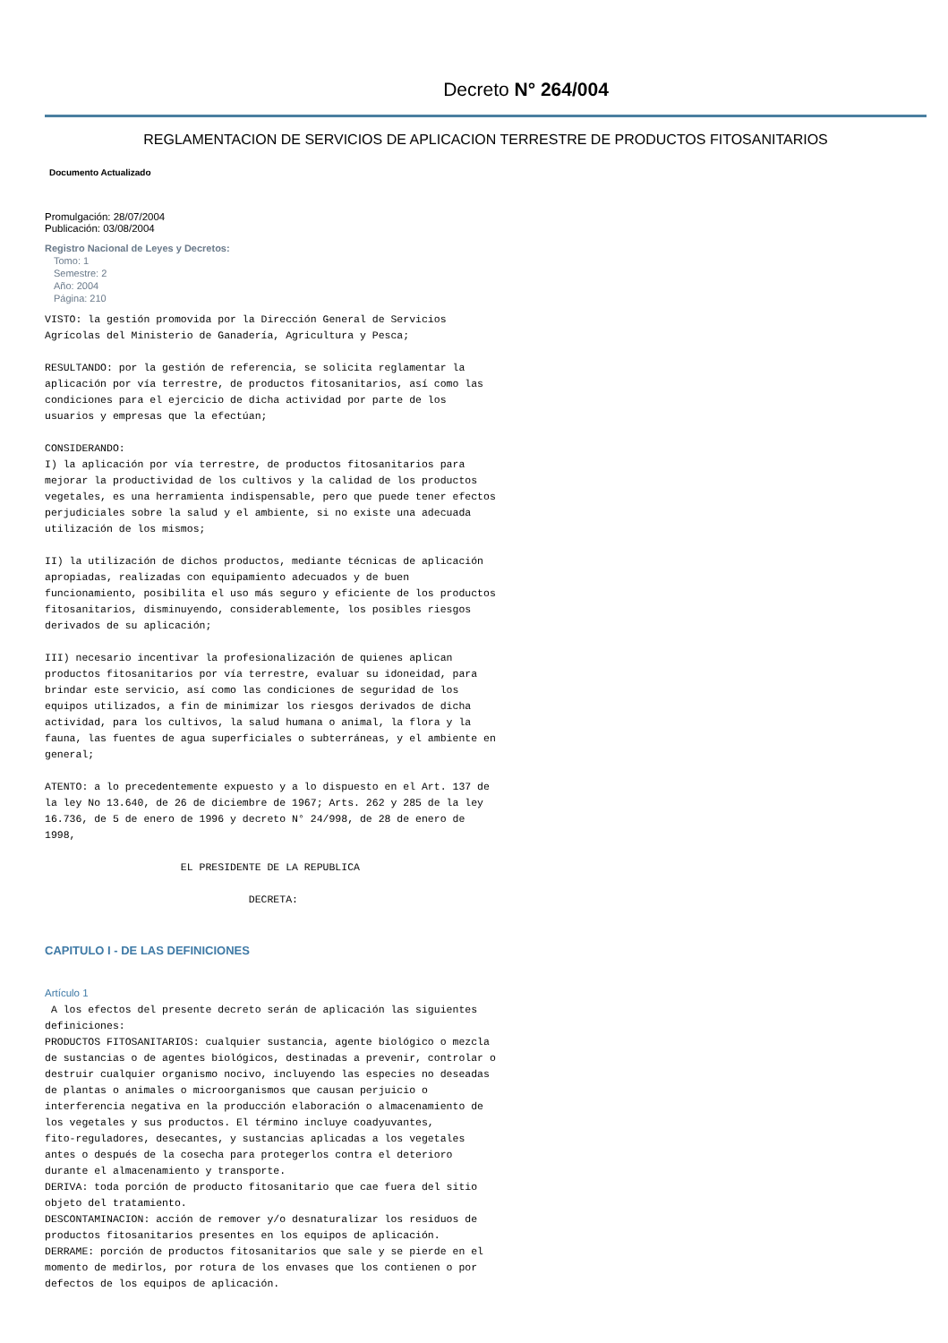Decreto N° 264/004
REGLAMENTACION DE SERVICIOS DE APLICACION TERRESTRE DE PRODUCTOS FITOSANITARIOS
Documento Actualizado
Promulgación: 28/07/2004
Publicación: 03/08/2004
Registro Nacional de Leyes y Decretos:
Tomo: 1
Semestre: 2
Año: 2004
Página: 210
VISTO: la gestión promovida por la Dirección General de Servicios
Agrícolas del Ministerio de Ganadería, Agricultura y Pesca;

RESULTANDO: por la gestión de referencia, se solicita reglamentar la
aplicación por vía terrestre, de productos fitosanitarios, así como las
condiciones para el ejercicio de dicha actividad por parte de los
usuarios y empresas que la efectúan;

CONSIDERANDO:
I) la aplicación por vía terrestre, de productos fitosanitarios para
mejorar la productividad de los cultivos y la calidad de los productos
vegetales, es una herramienta indispensable, pero que puede tener efectos
perjudiciales sobre la salud y el ambiente, si no existe una adecuada
utilización de los mismos;

II) la utilización de dichos productos, mediante técnicas de aplicación
apropiadas, realizadas con equipamiento adecuados y de buen
funcionamiento, posibilita el uso más seguro y eficiente de los productos
fitosanitarios, disminuyendo, considerablemente, los posibles riesgos
derivados de su aplicación;

III) necesario incentivar la profesionalización de quienes aplican
productos fitosanitarios por vía terrestre, evaluar su idoneidad, para
brindar este servicio, así como las condiciones de seguridad de los
equipos utilizados, a fin de minimizar los riesgos derivados de dicha
actividad, para los cultivos, la salud humana o animal, la flora y la
fauna, las fuentes de agua superficiales o subterráneas, y el ambiente en
general;

ATENTO: a lo precedentemente expuesto y a lo dispuesto en el Art. 137 de
la ley No 13.640, de 26 de diciembre de 1967; Arts. 262 y 285 de la ley
16.736, de 5 de enero de 1996 y decreto N° 24/998, de 28 de enero de
1998,

                      EL PRESIDENTE DE LA REPUBLICA

                                 DECRETA:
CAPITULO I - DE LAS DEFINICIONES
Artículo 1
 A los efectos del presente decreto serán de aplicación las siguientes
definiciones:
PRODUCTOS FITOSANITARIOS: cualquier sustancia, agente biológico o mezcla
de sustancias o de agentes biológicos, destinadas a prevenir, controlar o
destruir cualquier organismo nocivo, incluyendo las especies no deseadas
de plantas o animales o microorganismos que causan perjuicio o
interferencia negativa en la producción elaboración o almacenamiento de
los vegetales y sus productos. El término incluye coadyuvantes,
fito-reguladores, desecantes, y sustancias aplicadas a los vegetales
antes o después de la cosecha para protegerlos contra el deterioro
durante el almacenamiento y transporte.
DERIVA: toda porción de producto fitosanitario que cae fuera del sitio
objeto del tratamiento.
DESCONTAMINACION: acción de remover y/o desnaturalizar los residuos de
productos fitosanitarios presentes en los equipos de aplicación.
DERRAME: porción de productos fitosanitarios que sale y se pierde en el
momento de medirlos, por rotura de los envases que los contienen o por
defectos de los equipos de aplicación.